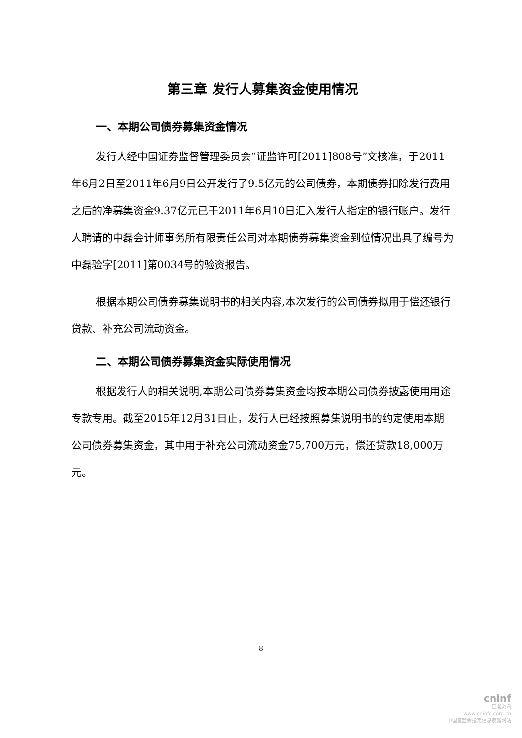第三章 发行人募集资金使用情况
一、本期公司债券募集资金情况
发行人经中国证券监督管理委员会“证监许可[2011]808号”文核准，于2011年6月2日至2011年6月9日公开发行了9.5亿元的公司债券，本期债券扣除发行费用之后的净募集资金9.37亿元已于2011年6月10日汇入发行人指定的银行账户。发行人聘请的中磊会计师事务所有限责任公司对本期债券募集资金到位情况出具了编号为中磊验字[2011]第0034号的验资报告。
根据本期公司债券募集说明书的相关内容,本次发行的公司债券拟用于偿还银行贷款、补充公司流动资金。
二、本期公司债券募集资金实际使用情况
根据发行人的相关说明,本期公司债券募集资金均按本期公司债券披露使用用途专款专用。截至2015年12月31日止，发行人已经按照募集说明书的约定使用本期公司债券募集资金，其中用于补充公司流动资金75,700万元，偿还贷款18,000万元。
8
cninf
巨潮资讯
www.cninfo.com.cn
中国证监会指定信息披露网站